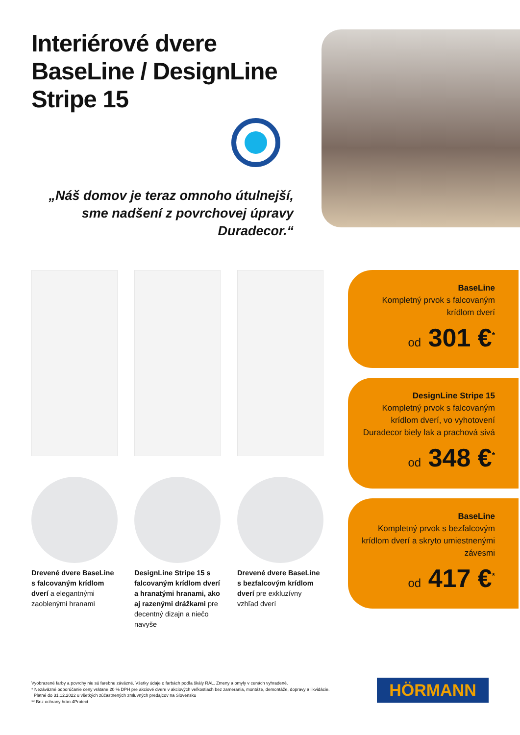Interiérové dvere
BaseLine / DesignLine
Stripe 15
„Náš domov je teraz omnoho útulnejší, sme nadšení z povrchovej úpravy Duradecor.“
Drevené dvere BaseLine s falcovaným krídlom dverí a elegantnými zaoblenými hranami
DesignLine Stripe 15 s falcovaným krídlom dverí a hranatými hranami, ako aj razenými drážkami pre decentný dizajn a niečo navyše
Drevené dvere BaseLine s bezfalcovým krídlom dverí pre exkluzívny vzhľad dverí
BaseLine
Kompletný prvok s falcovaným krídlom dverí
od 301 €<sup>*</sup>
DesignLine Stripe 15
Kompletný prvok s falcovaným krídlom dverí, vo vyhotovení Duradecor biely lak a prachová sivá
od 348 €<sup>*</sup>
BaseLine
Kompletný prvok s bezfalcovým krídlom dverí a skryto umiestnenými závesmi
od 417 €<sup>*</sup>
Vyobrazené farby a povrchy nie sú farebne záväzné. Všetky údaje o farbách podľa škály RAL. Zmeny a omyly v cenách vyhradené.
* Nezáväzné odporúčanie ceny vrátane 20 % DPH pre akciové dvere v akciových veľkostiach bez zamerania, montáže, demontáže, dopravy a likvidácie.
Platné do 31.12.2022 u všetkých zúčastnených zmluvných predajcov na Slovensku
** Bez ochrany hrán 4Protect
HÖRMANN